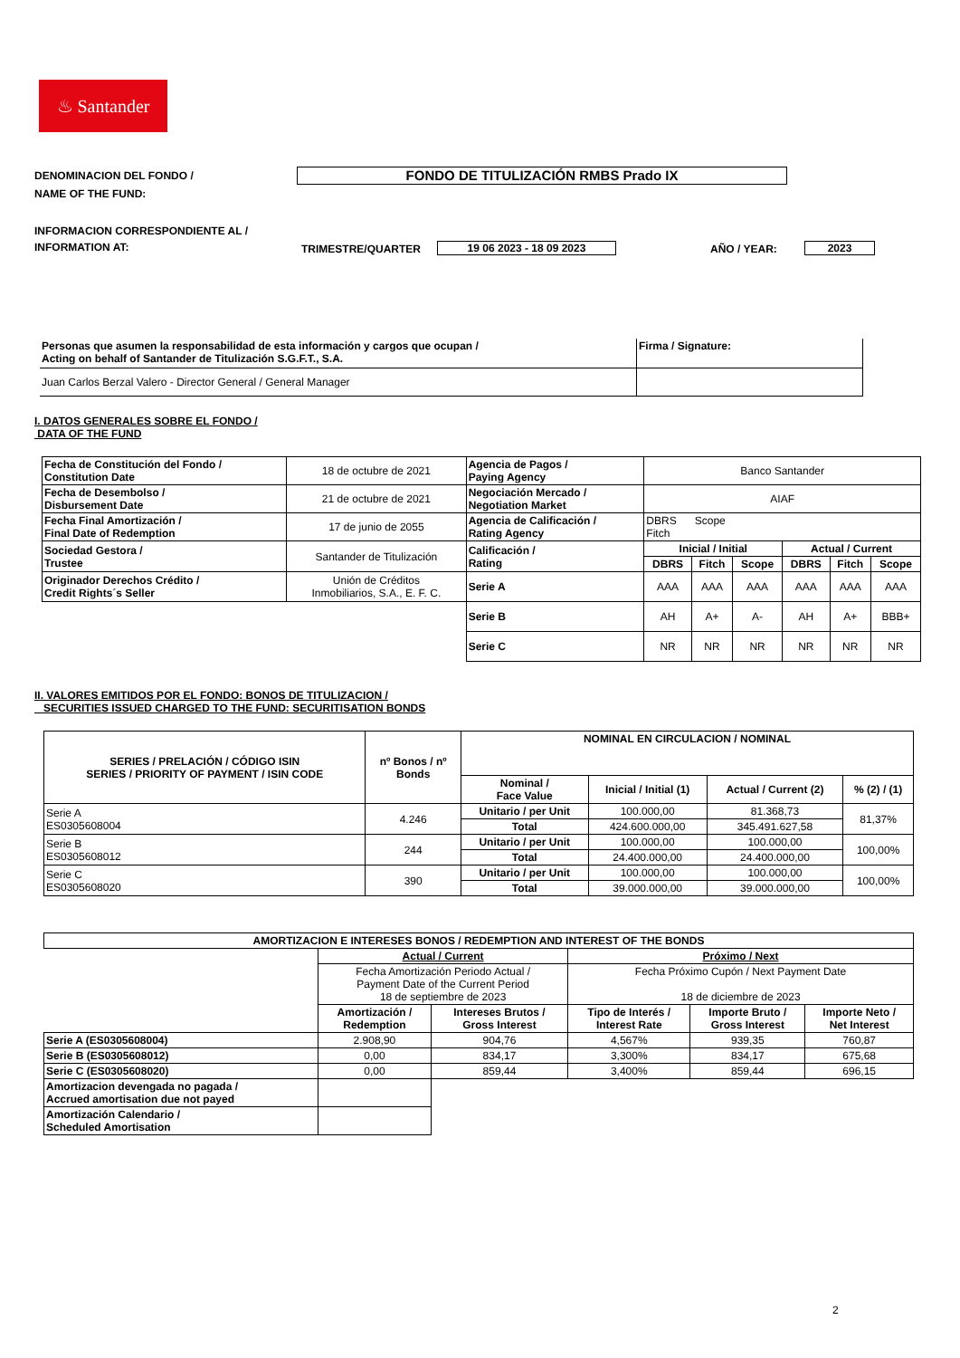♨ Santander
DENOMINACION DEL FONDO /
NAME OF THE FUND:
FONDO DE TITULIZACIÓN RMBS Prado IX
INFORMACION CORRESPONDIENTE AL /
INFORMATION AT:
TRIMESTRE/QUARTER
19 06 2023 - 18 09 2023
AÑO / YEAR:
2023
| Personas que asumen la responsabilidad de esta información y cargos que ocupan / Acting on behalf of Santander de Titulización S.G.F.T., S.A. | Firma / Signature: |
| Juan Carlos Berzal Valero - Director General / General Manager | |
I. DATOS GENERALES SOBRE EL FONDO /
DATA OF THE FUND
| Fecha de Constitución del Fondo / Constitution Date | 18 de octubre de 2021 | Agencia de Pagos / Paying Agency | Banco Santander | | | | | |
| Fecha de Desembolso / Disbursement Date | 21 de octubre de 2021 | Negociación Mercado / Negotiation Market | AIAF | | | | | |
| Fecha Final Amortización / Final Date of Redemption | 17 de junio de 2055 | Agencia de Calificación / Rating Agency | DBRS Scope Fitch | | | | | |
| Sociedad Gestora / Trustee | Santander de Titulización | Calificación / Rating | Inicial / Initial | | | Actual / Current | | |
| | | | DBRS | Fitch | Scope | DBRS | Fitch | Scope |
| Originador Derechos Crédito / Credit Rights´s Seller | Unión de Créditos Inmobiliarios, S.A., E. F. C. | Serie A | AAA | AAA | AAA | AAA | AAA | AAA |
| | | Serie B | AH | A+ | A- | AH | A+ | BBB+ |
| | | Serie C | NR | NR | NR | NR | NR | NR |
II. VALORES EMITIDOS POR EL FONDO: BONOS DE TITULIZACION /
SECURITIES ISSUED CHARGED TO THE FUND: SECURITISATION BONDS
| SERIES / PRELACIÓN / CÓDIGO ISIN SERIES / PRIORITY OF PAYMENT / ISIN CODE | nº Bonos / nº Bonds | NOMINAL EN CIRCULACION / NOMINAL | | | |
| --- | --- | --- | --- | --- | --- |
| | | Nominal / Face Value | Inicial / Initial (1) | Actual / Current (2) | % (2) / (1) |
| Serie A ES0305608004 | 4.246 | Unitario / per Unit | 100.000,00 | 81.368,73 | 81,37% |
| | | Total | 424.600.000,00 | 345.491.627,58 | |
| Serie B ES0305608012 | 244 | Unitario / per Unit | 100.000,00 | 100.000,00 | 100,00% |
| | | Total | 24.400.000,00 | 24.400.000,00 | |
| Serie C ES0305608020 | 390 | Unitario / per Unit | 100.000,00 | 100.000,00 | 100,00% |
| | | Total | 39.000.000,00 | 39.000.000,00 | |
| AMORTIZACION E INTERESES BONOS / REDEMPTION AND INTEREST OF THE BONDS | | | | | |
| --- | --- | --- | --- | --- | --- |
| | Actual / Current | | Próximo / Next | | |
| | Fecha Amortización Periodo Actual / Payment Date of the Current Period 18 de septiembre de 2023 | | Fecha Próximo Cupón / Next Payment Date 18 de diciembre de 2023 | | |
| | Amortización / Redemption | Intereses Brutos / Gross Interest | Tipo de Interés / Interest Rate | Importe Bruto / Gross Interest | Importe Neto / Net Interest |
| Serie A (ES0305608004) | 2.908,90 | 904,76 | 4,567% | 939,35 | 760,87 |
| Serie B (ES0305608012) | 0,00 | 834,17 | 3,300% | 834,17 | 675,68 |
| Serie C (ES0305608020) | 0,00 | 859,44 | 3,400% | 859,44 | 696,15 |
| Amortizacion devengada no pagada / Accrued amortisation due not payed | | | | | |
| Amortización Calendario / Scheduled Amortisation | | | | | |
2